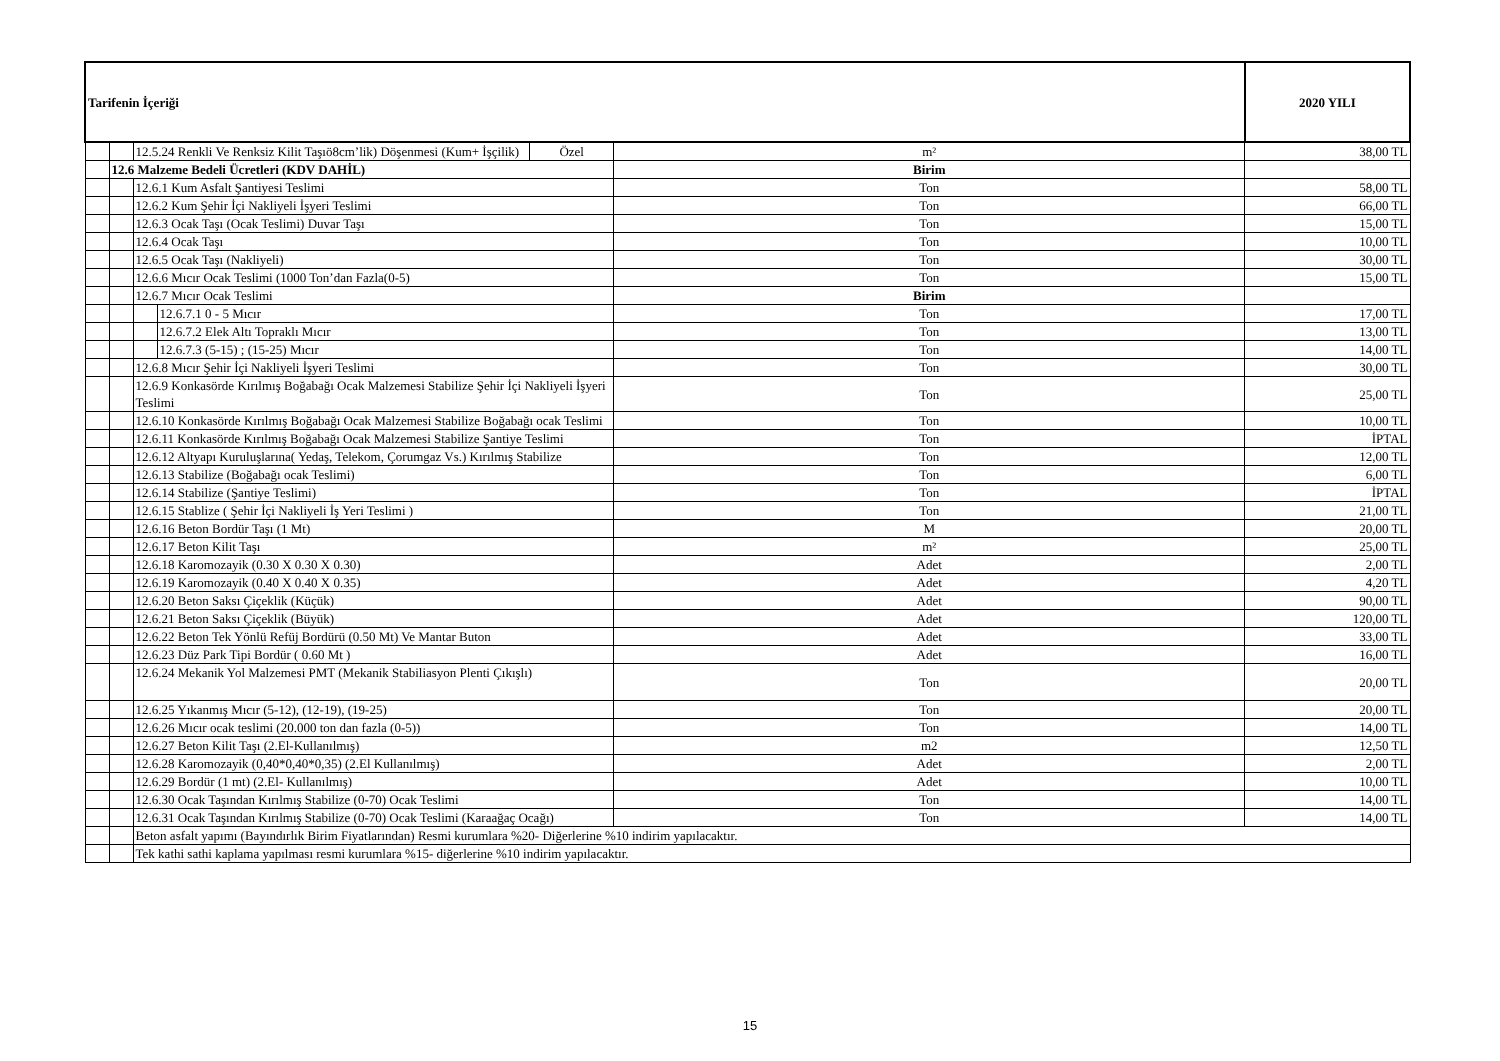| Tarifenin İçeriği | | | | | | 2020 YILI |
| --- | --- | --- | --- | --- | --- | --- |
| | | 12.5.24 Renkli Ve Renksiz Kilit Taşıö8cm’lik) Döşenmesi (Kum+ İşçilik) | | Özel | m² | 38,00 TL |
| | 12.6 Malzeme Bedeli Ücretleri (KDV DAHİL) | | | | Birim | |
| | | 12.6.1 Kum Asfalt Şantiyesi Teslimi | | | Ton | 58,00 TL |
| | | 12.6.2 Kum Şehir İçi Nakliyeli İşyeri Teslimi | | | Ton | 66,00 TL |
| | | 12.6.3 Ocak Taşı (Ocak Teslimi) Duvar Taşı | | | Ton | 15,00 TL |
| | | 12.6.4 Ocak Taşı | | | Ton | 10,00 TL |
| | | 12.6.5 Ocak Taşı (Nakliyeli) | | | Ton | 30,00 TL |
| | | 12.6.6 Mıcır Ocak Teslimi (1000 Ton’dan Fazla(0-5) | | | Ton | 15,00 TL |
| | | 12.6.7 Mıcır Ocak Teslimi | | | Birim | |
| | | | 12.6.7.1 0 - 5 Mıcır | | Ton | 17,00 TL |
| | | | 12.6.7.2 Elek Altı Topraklı Mıcır | | Ton | 13,00 TL |
| | | | 12.6.7.3 (5-15) ; (15-25) Mıcır | | Ton | 14,00 TL |
| | | 12.6.8 Mıcır Şehir İçi Nakliyeli İşyeri Teslimi | | | Ton | 30,00 TL |
| | | 12.6.9 Konkasörde Kırılmış Boğabağı Ocak Malzemesi Stabilize Şehir İçi Nakliyeli İşyeri Teslimi | | | Ton | 25,00 TL |
| | | 12.6.10 Konkasörde Kırılmış Boğabağı Ocak Malzemesi Stabilize Boğabağı ocak Teslimi | | | Ton | 10,00 TL |
| | | 12.6.11 Konkasörde Kırılmış Boğabağı Ocak Malzemesi Stabilize Şantiye Teslimi | | | Ton | İPTAL |
| | | 12.6.12 Altyapı Kuruluşlarına( Yedaş, Telekom, Çorumgaz Vs.) Kırılmış Stabilize | | | Ton | 12,00 TL |
| | | 12.6.13 Stabilize (Boğabağı ocak Teslimi) | | | Ton | 6,00 TL |
| | | 12.6.14 Stabilize (Şantiye Teslimi) | | | Ton | İPTAL |
| | | 12.6.15 Stablize ( Şehir İçi Nakliyeli İş Yeri Teslimi ) | | | Ton | 21,00 TL |
| | | 12.6.16 Beton Bordür Taşı (1 Mt) | | | M | 20,00 TL |
| | | 12.6.17 Beton Kilit Taşı | | | m² | 25,00 TL |
| | | 12.6.18 Karomozayik (0.30 X 0.30 X 0.30) | | | Adet | 2,00 TL |
| | | 12.6.19 Karomozayik (0.40 X 0.40 X 0.35) | | | Adet | 4,20 TL |
| | | 12.6.20 Beton Saksı Çiçeklik (Küçük) | | | Adet | 90,00 TL |
| | | 12.6.21 Beton Saksı Çiçeklik (Büyük) | | | Adet | 120,00 TL |
| | | 12.6.22 Beton Tek Yönlü Refüj Bordürü (0.50 Mt) Ve Mantar Buton | | | Adet | 33,00 TL |
| | | 12.6.23 Düz Park Tipi Bordür ( 0.60 Mt ) | | | Adet | 16,00 TL |
| | | 12.6.24 Mekanik Yol Malzemesi PMT (Mekanik Stabiliasyon Plenti Çıkışlı) | | | Ton | 20,00 TL |
| | | 12.6.25 Yıkanmış Mıcır (5-12), (12-19), (19-25) | | | Ton | 20,00 TL |
| | | 12.6.26 Mıcır ocak teslimi (20.000 ton dan fazla (0-5)) | | | Ton | 14,00 TL |
| | | 12.6.27 Beton Kilit Taşı (2.El-Kullanılmış) | | | m2 | 12,50 TL |
| | | 12.6.28 Karomozayik (0,40*0,40*0,35) (2.El Kullanılmış) | | | Adet | 2,00 TL |
| | | 12.6.29 Bordür (1 mt) (2.El- Kullanılmış) | | | Adet | 10,00 TL |
| | | 12.6.30 Ocak Taşından Kırılmış Stabilize (0-70) Ocak Teslimi | | | Ton | 14,00 TL |
| | | 12.6.31 Ocak Taşından Kırılmış Stabilize (0-70) Ocak Teslimi (Karaağaç Ocağı) | | | Ton | 14,00 TL |
| | | Beton asfalt yapımı (Bayındırlık Birim Fiyatlarından) Resmi kurumlara %20- Diğerlerine %10 indirim yapılacaktır. | | | | |
| | | Tek kathi sathi kaplama yapılması resmi kurumlara %15- diğerlerine %10 indirim yapılacaktır. | | | | |
15